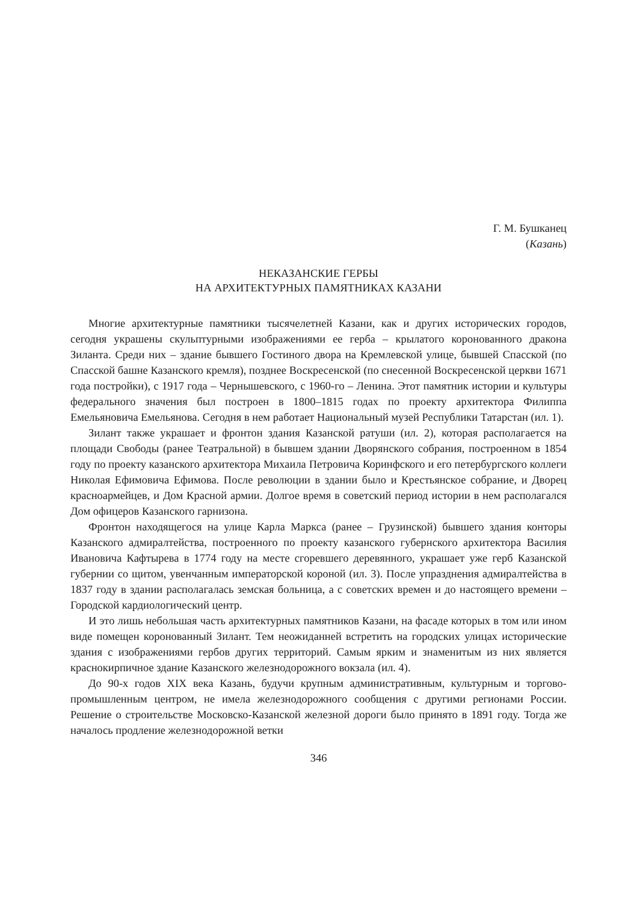Г. М. Бушканец
(Казань)
НЕКАЗАНСКИЕ ГЕРБЫ
НА АРХИТЕКТУРНЫХ ПАМЯТНИКАХ КАЗАНИ
Многие архитектурные памятники тысячелетней Казани, как и других исторических городов, сегодня украшены скульптурными изображениями ее герба – крылатого коронованного дракона Зиланта. Среди них – здание бывшего Гостиного двора на Кремлевской улице, бывшей Спасской (по Спасской башне Казанского кремля), позднее Воскресенской (по снесенной Воскресенской церкви 1671 года постройки), с 1917 года – Чернышевского, с 1960-го – Ленина. Этот памятник истории и культуры федерального значения был построен в 1800–1815 годах по проекту архитектора Филиппа Емельяновича Емельянова. Сегодня в нем работает Национальный музей Республики Татарстан (ил. 1).
Зилант также украшает и фронтон здания Казанской ратуши (ил. 2), которая располагается на площади Свободы (ранее Театральной) в бывшем здании Дворянского собрания, построенном в 1854 году по проекту казанского архитектора Михаила Петровича Коринфского и его петербургского коллеги Николая Ефимовича Ефимова. После революции в здании было и Крестьянское собрание, и Дворец красноармейцев, и Дом Красной армии. Долгое время в советский период истории в нем располагался Дом офицеров Казанского гарнизона.
Фронтон находящегося на улице Карла Маркса (ранее – Грузинской) бывшего здания конторы Казанского адмиралтейства, построенного по проекту казанского губернского архитектора Василия Ивановича Кафтырева в 1774 году на месте сгоревшего деревянного, украшает уже герб Казанской губернии со щитом, увенчанным императорской короной (ил. 3). После упразднения адмиралтейства в 1837 году в здании располагалась земская больница, а с советских времен и до настоящего времени – Городской кардиологический центр.
И это лишь небольшая часть архитектурных памятников Казани, на фасаде которых в том или ином виде помещен коронованный Зилант. Тем неожиданней встретить на городских улицах исторические здания с изображениями гербов других территорий. Самым ярким и знаменитым из них является краснокирпичное здание Казанского железнодорожного вокзала (ил. 4).
До 90-х годов XIX века Казань, будучи крупным административным, культурным и торгово-промышленным центром, не имела железнодорожного сообщения с другими регионами России. Решение о строительстве Московско-Казанской железной дороги было принято в 1891 году. Тогда же началось продление железнодорожной ветки
346